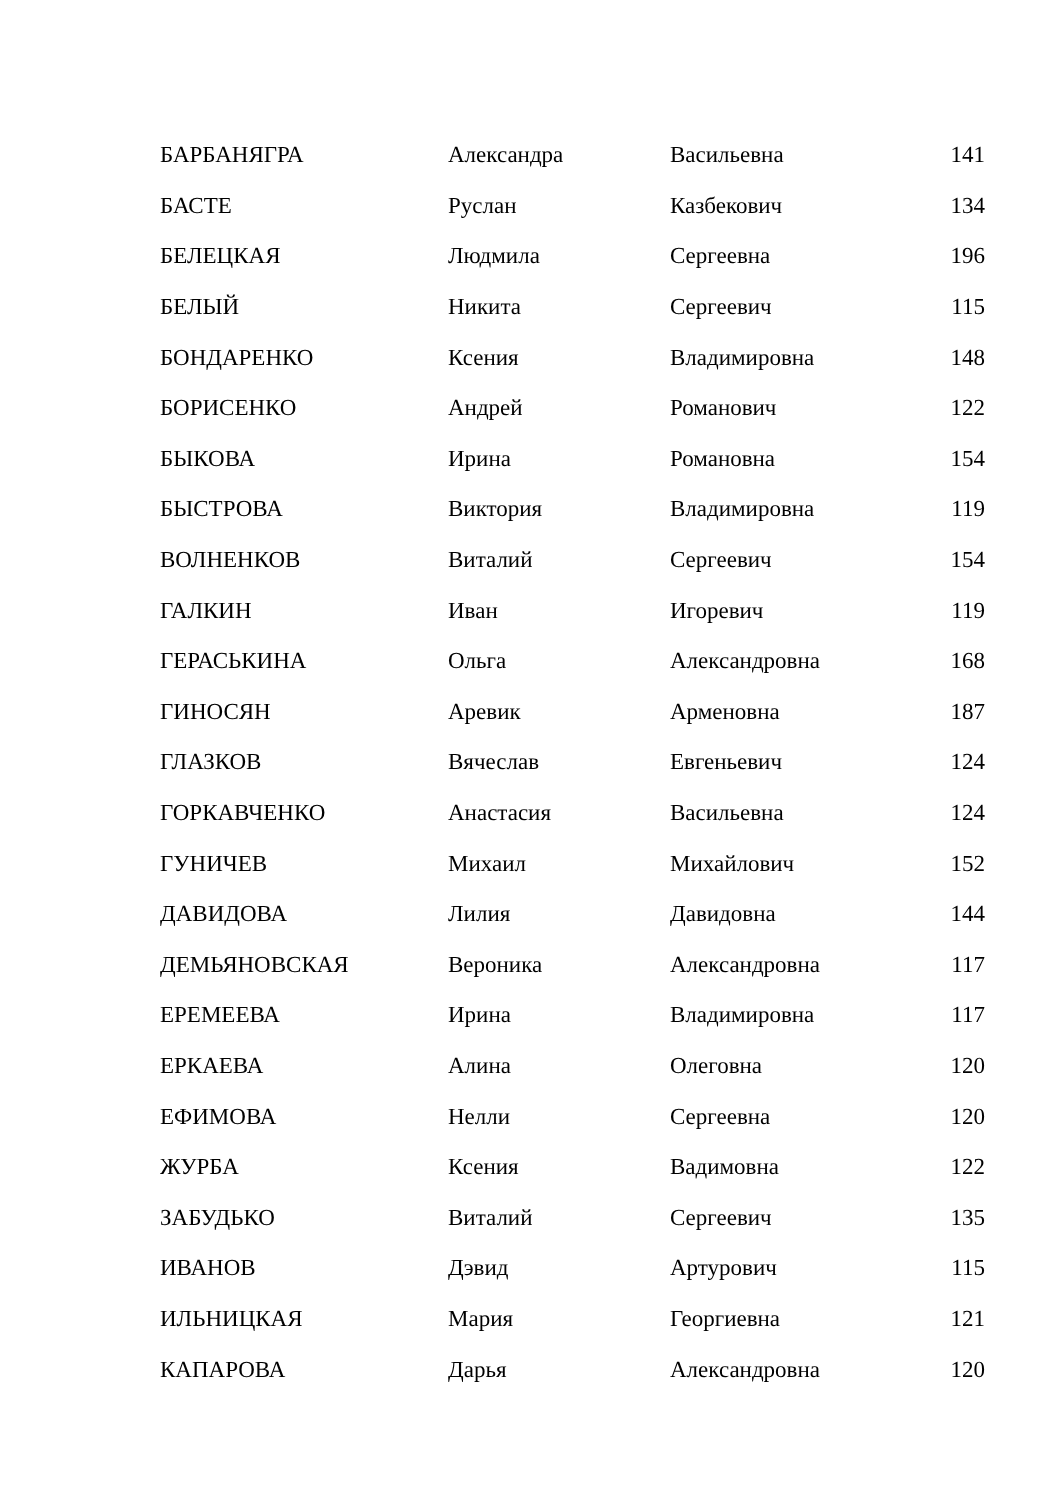| БАРБАНЯГРА | Александра | Васильевна | 141 |
| БАСТЕ | Руслан | Казбекович | 134 |
| БЕЛЕЦКАЯ | Людмила | Сергеевна | 196 |
| БЕЛЫЙ | Никита | Сергеевич | 115 |
| БОНДАРЕНКО | Ксения | Владимировна | 148 |
| БОРИСЕНКО | Андрей | Романович | 122 |
| БЫКОВА | Ирина | Романовна | 154 |
| БЫСТРОВА | Виктория | Владимировна | 119 |
| ВОЛНЕНКОВ | Виталий | Сергеевич | 154 |
| ГАЛКИН | Иван | Игоревич | 119 |
| ГЕРАСЬКИНА | Ольга | Александровна | 168 |
| ГИНОСЯН | Аревик | Арменовна | 187 |
| ГЛАЗКОВ | Вячеслав | Евгеньевич | 124 |
| ГОРКАВЧЕНКО | Анастасия | Васильевна | 124 |
| ГУНИЧЕВ | Михаил | Михайлович | 152 |
| ДАВИДОВА | Лилия | Давидовна | 144 |
| ДЕМЬЯНОВСКАЯ | Вероника | Александровна | 117 |
| ЕРЕМЕЕВА | Ирина | Владимировна | 117 |
| ЕРКАЕВА | Алина | Олеговна | 120 |
| ЕФИМОВА | Нелли | Сергеевна | 120 |
| ЖУРБА | Ксения | Вадимовна | 122 |
| ЗАБУДЬКО | Виталий | Сергеевич | 135 |
| ИВАНОВ | Дэвид | Артурович | 115 |
| ИЛЬНИЦКАЯ | Мария | Георгиевна | 121 |
| КАПАРОВА | Дарья | Александровна | 120 |